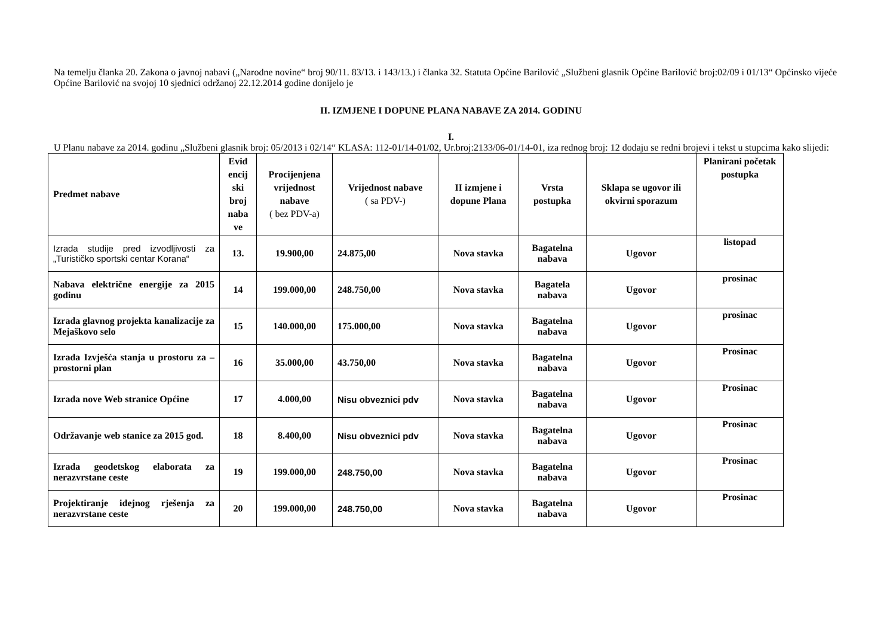Na temelju članka 20. Zakona o javnoj nabavi („Narodne novine“ broj 90/11. 83/13. i 143/13.) i članka 32. Statuta Općine Barilović „Službeni glasnik Općine Barilović broj:02/09 i 01/13“ Općinsko vijeće Općine Barilović na svojoj 10 sjednici održanoj 22.12.2014 godine donijelo je
II. IZMJENE I DOPUNE PLANA NABAVE ZA 2014. GODINU
I.
U Planu nabave za 2014. godinu „Službeni glasnik broj: 05/2013 i 02/14“ KLASA: 112-01/14-01/02, Ur.broj:2133/06-01/14-01, iza rednog broj: 12 dodaju se redni brojevi i tekst u stupcima kako slijedi:
| Predmet nabave | Evid encij ski broj naba ve | Procijenjena vrijednost nabave ( bez PDV-a) | Vrijednost nabave ( sa PDV-) | II izmjene i dopune Plana | Vrsta postupka | Sklapa se ugovor ili okvirni sporazum | Planirani početak postupka |
| --- | --- | --- | --- | --- | --- | --- | --- |
| Izrada studije pred izvodljivosti za „Turističko sportski centar Korana“ | 13. | 19.900,00 | 24.875,00 | Nova stavka | Bagatelna nabava | Ugovor | listopad |
| Nabava električne energije za 2015 godinu | 14 | 199.000,00 | 248.750,00 | Nova stavka | Bagatela nabava | Ugovor | prosinac |
| Izrada glavnog projekta kanalizacije za Mejaškovo selo | 15 | 140.000,00 | 175.000,00 | Nova stavka | Bagatelna nabava | Ugovor | prosinac |
| Izrada Izvješća stanja u prostoru za – prostorni plan | 16 | 35.000,00 | 43.750,00 | Nova stavka | Bagatelna nabava | Ugovor | Prosinac |
| Izrada nove Web stranice Općine | 17 | 4.000,00 | Nisu obveznici pdv | Nova stavka | Bagatelna nabava | Ugovor | Prosinac |
| Održavanje web stanice za 2015 god. | 18 | 8.400,00 | Nisu obveznici pdv | Nova stavka | Bagatelna nabava | Ugovor | Prosinac |
| Izrada geodetskog elaborata za nerazvrstane ceste | 19 | 199.000,00 | 248.750,00 | Nova stavka | Bagatelna nabava | Ugovor | Prosinac |
| Projektiranje idejnog rješenja za nerazvrstane ceste | 20 | 199.000,00 | 248.750,00 | Nova stavka | Bagatelna nabava | Ugovor | Prosinac |